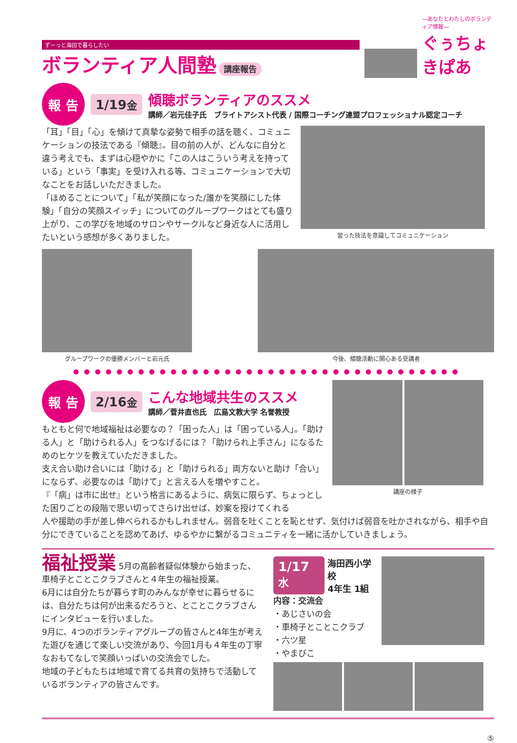ずーっと海田で暮らしたい
ボランティア人間塾 講座報告
―あなたとわたしのボランティア情報―
ぐぅちょきぱあ
報 告
1/19金
傾聴ボランティアのススメ
講師／岩元佳子氏　ブライトアシスト代表 / 国際コーチング連盟プロフェッショナル認定コーチ
「耳」「目」「心」を傾けて真摯な姿勢で相手の話を聴く、コミュニケーションの技法である『傾聴』。目の前の人が、どんなに自分と違う考えでも、まずは心穏やかに「この人はこういう考えを持っている」という「事実」を受け入れる等、コミュニケーションで大切なことをお話しいただきました。
「ほめることについて」「私が笑顔になった/誰かを笑顔にした体験」「自分の笑顔スイッチ」についてのグループワークはとても盛り上がり、この学びを地域のサロンやサークルなど身近な人に活用したいという感想が多くありました。
習った技法を意識してコミュニケーション
グループワークの優勝メンバーと岩元氏 今後、傾聴活動に関心ある受講者
●●●●●●●●●●●●●●●●●●●●●●●●●●●●●●●●●●●●
報 告
2/16金
こんな地域共生のススメ
講師／菅井直也氏　広島文教大学 名誉教授
もともと何で地域福祉は必要なの？「困った人」は「困っている人」。「助ける人」と「助けられる人」をつなげるには？「助けられ上手さん」になるためのヒケツを教えていただきました。
支え合い助け合いには「助ける」と「助けられる」両方ないと助け「合い」にならず、必要なのは「助けて」と言える人を増やすこと。
『「病」は市に出せ』という格言にあるように、病気に限らず、ちょっとした困りごとの段階で思い切ってさらけ出せば、妙案を授けてくれる
講座の様子
人や援助の手が差し伸べられるかもしれません。弱音を吐くことを恥とせず、気付けば弱音を吐かされながら、相手や自分にできていることを認めてあげ、ゆるやかに繋がるコミュニティを一緒に活かしていきましょう。
福祉授業 5月の高齢者疑似体験から始まった、車椅子とことこクラブさんと４年生の福祉授業。
6月には自分たちが暮らす町のみんなが幸せに暮らせるには、自分たちは何が出来るだろうと、とことこクラブさんにインタビューを行いました。
9月に、4つのボランティアグループの皆さんと4年生が考えた遊びを通じて楽しい交流があり、今回1月も４年生の丁寧なおもてなしで笑顔いっぱいの交流会でした。
地域の子どもたちは地域で育てる共育の気持ちで活動しているボランティアの皆さんです。
1/17水
海田西小学校
4年生 1組
内容：交流会
・あじさいの会
・車椅子とことこクラブ
・六ツ星
・やまびこ
⑤